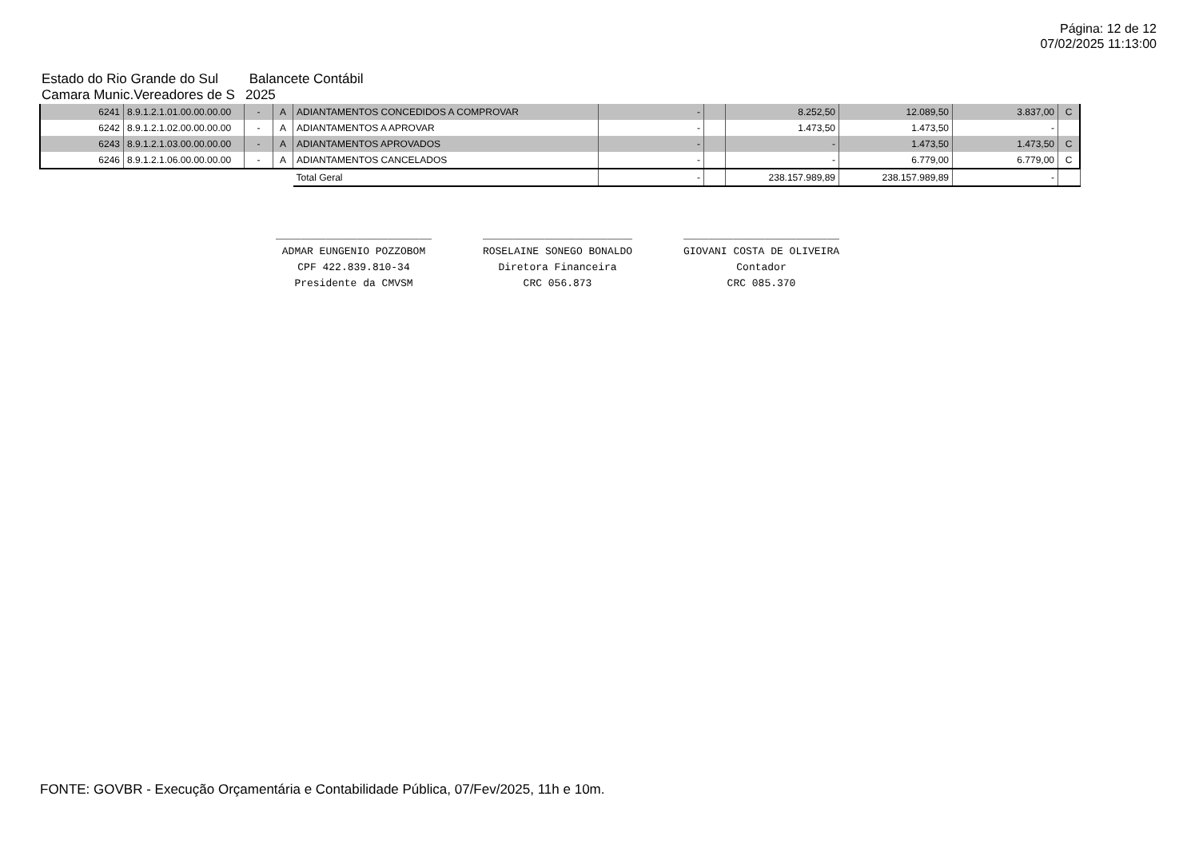Página: 12 de 12
07/02/2025 11:13:00
Estado do Rio Grande do Sul Balancete Contábil
Camara Munic.Vereadores de S 2025
| 6241 | 8.9.1.2.1.01.00.00.00.00 | - | A | ADIANTAMENTOS CONCEDIDOS A COMPROVAR | - | | 8.252,50 | 12.089,50 | 3.837,00 | C |
| 6242 | 8.9.1.2.1.02.00.00.00.00 | - | A | ADIANTAMENTOS A APROVAR | - | | 1.473,50 | 1.473,50 | - | |
| 6243 | 8.9.1.2.1.03.00.00.00.00 | - | A | ADIANTAMENTOS APROVADOS | - | | - | 1.473,50 | 1.473,50 | C |
| 6246 | 8.9.1.2.1.06.00.00.00.00 | - | A | ADIANTAMENTOS CANCELADOS | - | | - | 6.779,00 | 6.779,00 | C |
| | | | | Total Geral | - | | 238.157.989,89 | 238.157.989,89 | - | |
_________________________
ADMAR EUNGENIO POZZOBOM
CPF 422.839.810-34
Presidente da CMVSM
________________________
ROSELAINE SONEGO BONALDO
Diretora Financeira
CRC 056.873
_________________________
GIOVANI COSTA DE OLIVEIRA
Contador
CRC 085.370
FONTE: GOVBR - Execução Orçamentária e Contabilidade Pública, 07/Fev/2025, 11h e 10m.